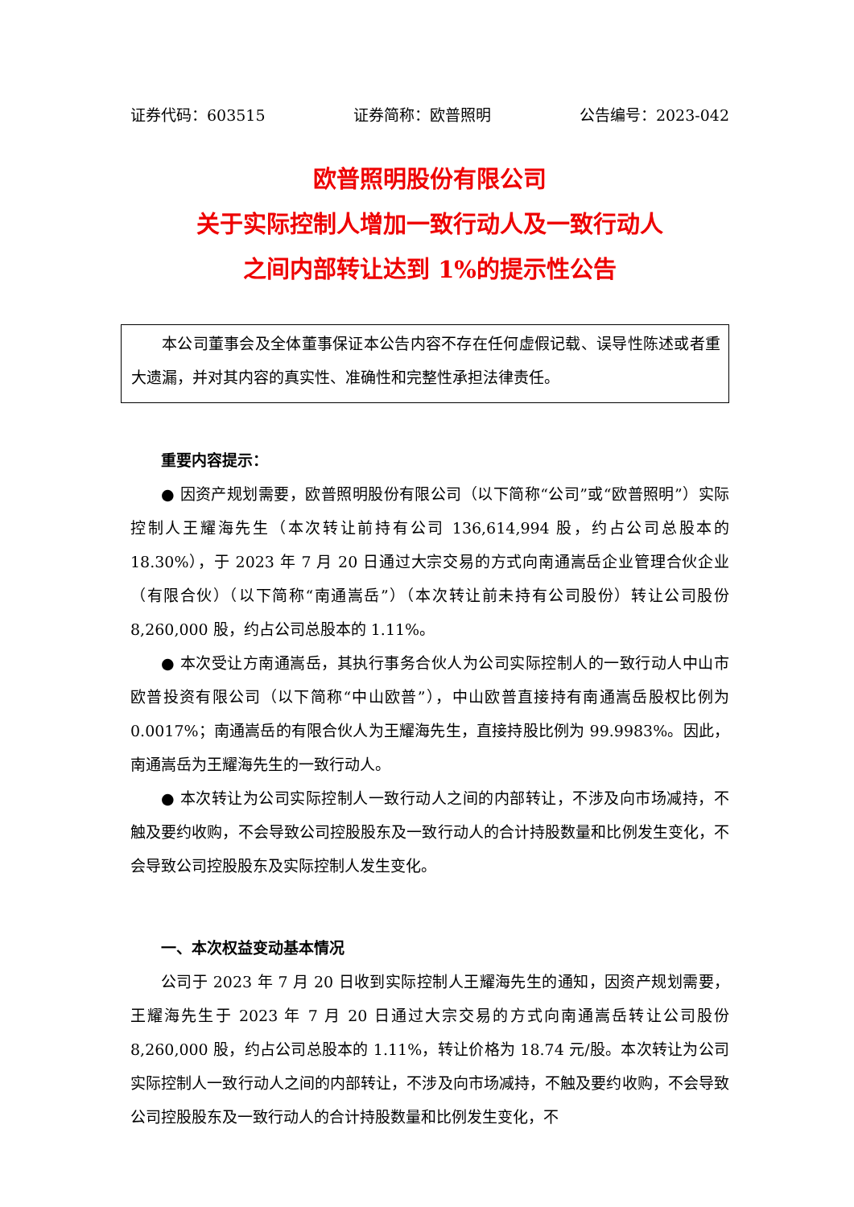证券代码：603515 证券简称：欧普照明 公告编号：2023-042
欧普照明股份有限公司
关于实际控制人增加一致行动人及一致行动人
之间内部转让达到 1%的提示性公告
本公司董事会及全体董事保证本公告内容不存在任何虚假记载、误导性陈述或者重大遗漏，并对其内容的真实性、准确性和完整性承担法律责任。
重要内容提示：
● 因资产规划需要，欧普照明股份有限公司（以下简称“公司”或“欧普照明”）实际控制人王耀海先生（本次转让前持有公司 136,614,994 股，约占公司总股本的 18.30%），于 2023 年 7 月 20 日通过大宗交易的方式向南通嵩岳企业管理合伙企业（有限合伙）（以下简称“南通嵩岳”）（本次转让前未持有公司股份）转让公司股份 8,260,000 股，约占公司总股本的 1.11%。
● 本次受让方南通嵩岳，其执行事务合伙人为公司实际控制人的一致行动人中山市欧普投资有限公司（以下简称“中山欧普”），中山欧普直接持有南通嵩岳股权比例为 0.0017%；南通嵩岳的有限合伙人为王耀海先生，直接持股比例为 99.9983%。因此，南通嵩岳为王耀海先生的一致行动人。
● 本次转让为公司实际控制人一致行动人之间的内部转让，不涉及向市场减持，不触及要约收购，不会导致公司控股股东及一致行动人的合计持股数量和比例发生变化，不会导致公司控股股东及实际控制人发生变化。
一、本次权益变动基本情况
公司于 2023 年 7 月 20 日收到实际控制人王耀海先生的通知，因资产规划需要，王耀海先生于 2023 年 7 月 20 日通过大宗交易的方式向南通嵩岳转让公司股份 8,260,000 股，约占公司总股本的 1.11%，转让价格为 18.74 元/股。本次转让为公司实际控制人一致行动人之间的内部转让，不涉及向市场减持，不触及要约收购，不会导致公司控股股东及一致行动人的合计持股数量和比例发生变化，不